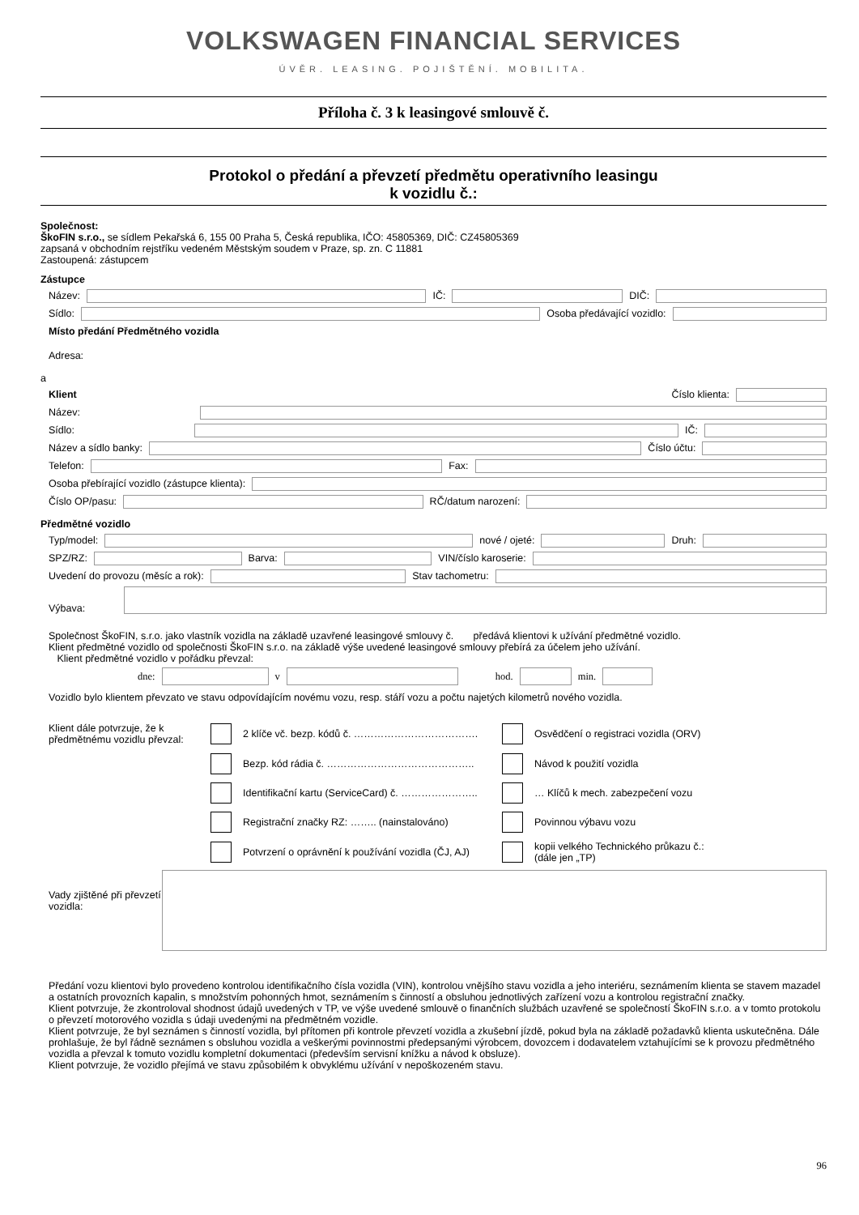VOLKSWAGEN FINANCIAL SERVICES
ÚVĚR. LEASING. POJIŠTĚNÍ. MOBILITA.
Příloha č. 3 k leasingové smlouvě č.
Protokol o předání a převzetí předmětu operativního leasingu
k vozidlu č.:
Společnost:
ŠkoFIN s.r.o., se sídlem Pekařská 6, 155 00 Praha 5, Česká republika, IČO: 45805369, DIČ: CZ45805369
zapsaná v obchodním rejstříku vedeném Městským soudem v Praze, sp. zn. C 11881
Zastoupená: zástupcem
Zástupce
Název: IČ: DIČ:
Sídlo: Osoba předávající vozidlo:
Místo předání Předmětného vozidla
Adresa:
a
Klient Číslo klienta:
Název:
Sídlo: IČ:
Název a sídlo banky: Číslo účtu:
Telefon: Fax:
Osoba přebírající vozidlo (zástupce klienta):
Číslo OP/pasu: RČ/datum narození:
Předmětné vozidlo
Typ/model: nové / ojeté: Druh:
SPZ/RZ: Barva: VIN/číslo karoserie:
Uvedení do provozu (měsíc a rok): Stav tachometru:
Výbava:
Společnost ŠkoFIN, s.r.o. jako vlastník vozidla na základě uzavřené leasingové smlouvy č. předává klientovi k užívání předmětné vozidlo.
Klient předmětné vozidlo od společnosti ŠkoFIN s.r.o. na základě výše uvedené leasingové smlouvy přebírá za účelem jeho užívání.
Klient předmětné vozidlo v pořádku převzal:
dne: v hod. min.
Vozidlo bylo klientem převzato ve stavu odpovídajícím novému vozu, resp. stáří vozu a počtu najetých kilometrů nového vozidla.
Klient dále potvrzuje, že k předmětnému vozidlu převzal: 2 klíče vč. bezp. kódů č. ………………………………. Osvědčení o registraci vozidla (ORV) Bezp. kód rádia č. …………………………………….. Návod k použití vozidla Identifikační kartu (ServiceCard) č. ………………….. … Klíčů k mech. zabezpečení vozu Registrační značky RZ: …….. (nainstalováno) Povinnou výbavu vozu Potvrzení o oprávnění k používání vozidla (ČJ, AJ) kopii velkého Technického průkazu č.:
(dále jen „TP)
Vady zjištěné při převzetí vozidla:
Předání vozu klientovi bylo provedeno kontrolou identifikačního čísla vozidla (VIN), kontrolou vnějšího stavu vozidla a jeho interiéru, seznámením klienta se stavem mazadel a ostatních provozních kapalin, s množstvím pohonných hmot, seznámením s činností a obsluhou jednotlivých zařízení vozu a kontrolou registrační značky.
Klient potvrzuje, že zkontroloval shodnost údajů uvedených v TP, ve výše uvedené smlouvě o finančních službách uzavřené se společností ŠkoFIN s.r.o. a v tomto protokolu o převzetí motorového vozidla s údaji uvedenými na předmětném vozidle.
Klient potvrzuje, že byl seznámen s činností vozidla, byl přítomen při kontrole převzetí vozidla a zkušební jízdě, pokud byla na základě požadavků klienta uskutečněna. Dále prohlašuje, že byl řádně seznámen s obsluhou vozidla a veškerými povinnostmi předepsanými výrobcem, dovozcem i dodavatelem vztahujícími se k provozu předmětného vozidla a převzal k tomuto vozidlu kompletní dokumentaci (především servisní knížku a návod k obsluze).
Klient potvrzuje, že vozidlo přejímá ve stavu způsobilém k obvyklému užívání v nepoškozeném stavu.
96